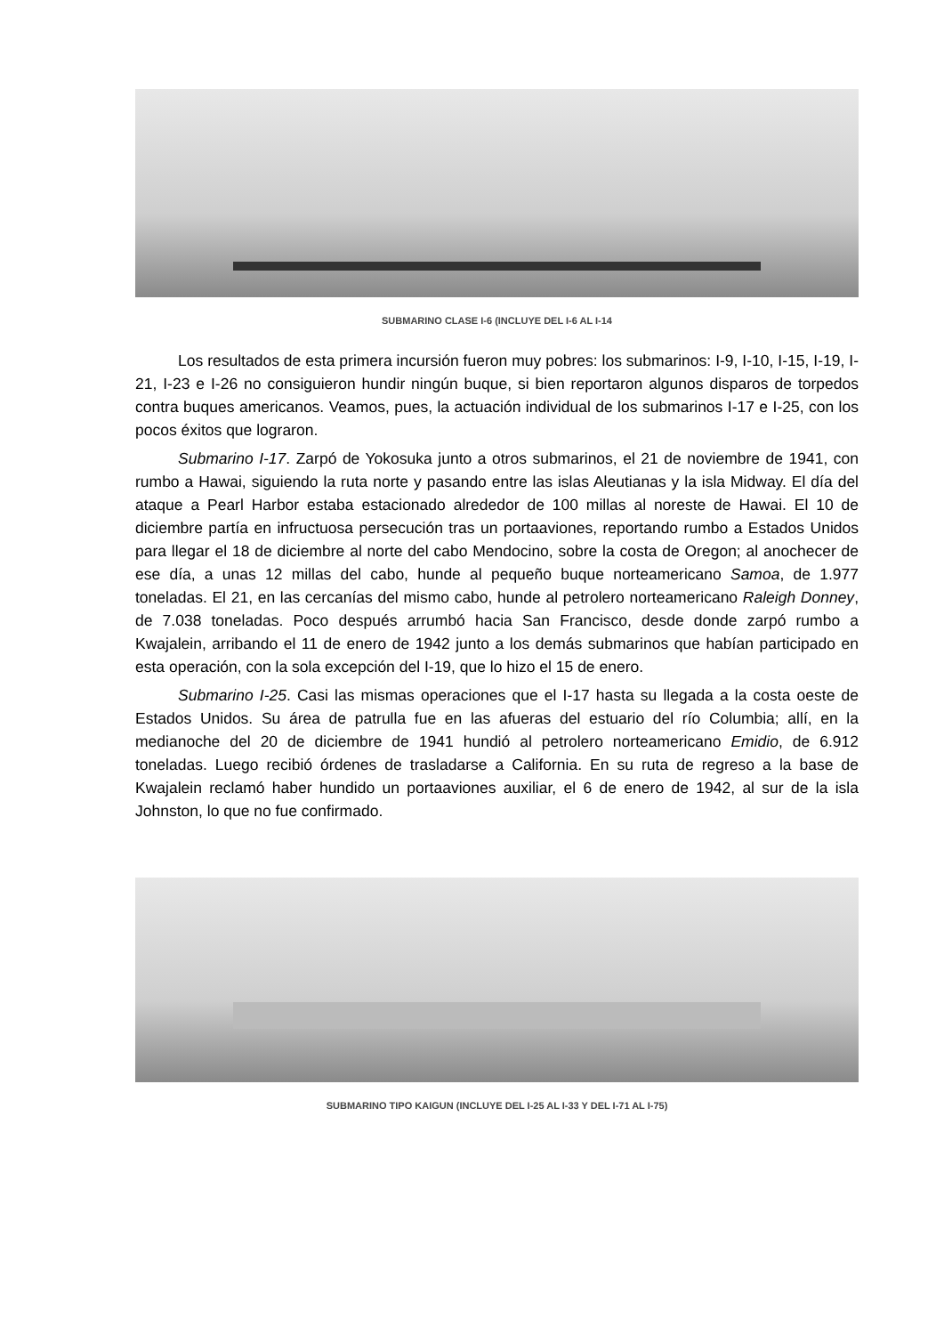SUBMARINO CLASE I-6 (INCLUYE DEL I-6 AL I-14
Los resultados de esta primera incursión fueron muy pobres: los submarinos: I-9, I-10, I-15, I-19, I-21, I-23 e I-26 no consiguieron hundir ningún buque, si bien reportaron algunos disparos de torpedos contra buques americanos. Veamos, pues, la actuación individual de los submarinos I-17 e I-25, con los pocos éxitos que lograron.
Submarino I-17. Zarpó de Yokosuka junto a otros submarinos, el 21 de noviembre de 1941, con rumbo a Hawai, siguiendo la ruta norte y pasando entre las islas Aleutianas y la isla Midway. El día del ataque a Pearl Harbor estaba estacionado alrededor de 100 millas al noreste de Hawai. El 10 de diciembre partía en infructuosa persecución tras un portaaviones, reportando rumbo a Estados Unidos para llegar el 18 de diciembre al norte del cabo Mendocino, sobre la costa de Oregon; al anochecer de ese día, a unas 12 millas del cabo, hunde al pequeño buque norteamericano Samoa, de 1.977 toneladas. El 21, en las cercanías del mismo cabo, hunde al petrolero norteamericano Raleigh Donney, de 7.038 toneladas. Poco después arrumbó hacia San Francisco, desde donde zarpó rumbo a Kwajalein, arribando el 11 de enero de 1942 junto a los demás submarinos que habían participado en esta operación, con la sola excepción del I-19, que lo hizo el 15 de enero.
Submarino I-25. Casi las mismas operaciones que el I-17 hasta su llegada a la costa oeste de Estados Unidos. Su área de patrulla fue en las afueras del estuario del río Columbia; allí, en la medianoche del 20 de diciembre de 1941 hundió al petrolero norteamericano Emidio, de 6.912 toneladas. Luego recibió órdenes de trasladarse a California. En su ruta de regreso a la base de Kwajalein reclamó haber hundido un portaaviones auxiliar, el 6 de enero de 1942, al sur de la isla Johnston, lo que no fue confirmado.
SUBMARINO TIPO KAIGUN (INCLUYE DEL I-25 AL I-33 Y DEL I-71 AL I-75)